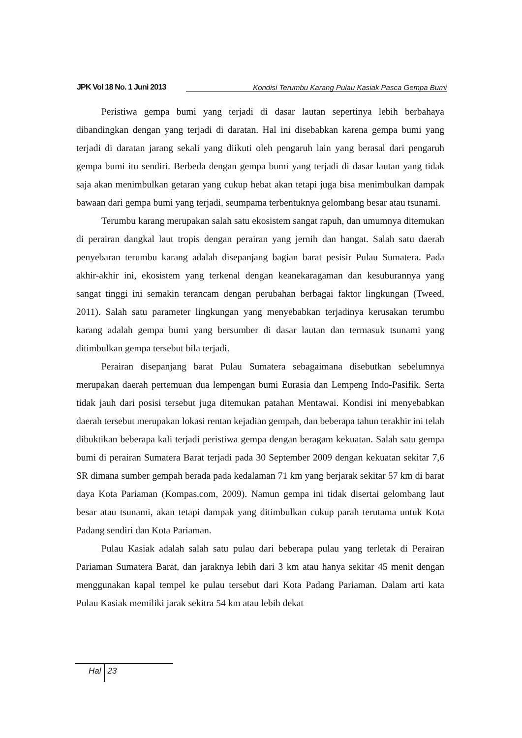JPK Vol 18 No. 1 Juni 2013 Kondisi Terumbu Karang Pulau Kasiak Pasca Gempa Bumi
Peristiwa gempa bumi yang terjadi di dasar lautan sepertinya lebih berbahaya dibandingkan dengan yang terjadi di daratan. Hal ini disebabkan karena gempa bumi yang terjadi di daratan jarang sekali yang diikuti oleh pengaruh lain yang berasal dari pengaruh gempa bumi itu sendiri. Berbeda dengan gempa bumi yang terjadi di dasar lautan yang tidak saja akan menimbulkan getaran yang cukup hebat akan tetapi juga bisa menimbulkan dampak bawaan dari gempa bumi yang terjadi, seumpama terbentuknya gelombang besar atau tsunami.
Terumbu karang merupakan salah satu ekosistem sangat rapuh, dan umumnya ditemukan di perairan dangkal laut tropis dengan perairan yang jernih dan hangat. Salah satu daerah penyebaran terumbu karang adalah disepanjang bagian barat pesisir Pulau Sumatera. Pada akhir-akhir ini, ekosistem yang terkenal dengan keanekaragaman dan kesuburannya yang sangat tinggi ini semakin terancam dengan perubahan berbagai faktor lingkungan (Tweed, 2011). Salah satu parameter lingkungan yang menyebabkan terjadinya kerusakan terumbu karang adalah gempa bumi yang bersumber di dasar lautan dan termasuk tsunami yang ditimbulkan gempa tersebut bila terjadi.
Perairan disepanjang barat Pulau Sumatera sebagaimana disebutkan sebelumnya merupakan daerah pertemuan dua lempengan bumi Eurasia dan Lempeng Indo-Pasifik. Serta tidak jauh dari posisi tersebut juga ditemukan patahan Mentawai. Kondisi ini menyebabkan daerah tersebut merupakan lokasi rentan kejadian gempah, dan beberapa tahun terakhir ini telah dibuktikan beberapa kali terjadi peristiwa gempa dengan beragam kekuatan. Salah satu gempa bumi di perairan Sumatera Barat terjadi pada 30 September 2009 dengan kekuatan sekitar 7,6 SR dimana sumber gempah berada pada kedalaman 71 km yang berjarak sekitar 57 km di barat daya Kota Pariaman (Kompas.com, 2009). Namun gempa ini tidak disertai gelombang laut besar atau tsunami, akan tetapi dampak yang ditimbulkan cukup parah terutama untuk Kota Padang sendiri dan Kota Pariaman.
Pulau Kasiak adalah salah satu pulau dari beberapa pulau yang terletak di Perairan Pariaman Sumatera Barat, dan jaraknya lebih dari 3 km atau hanya sekitar 45 menit dengan menggunakan kapal tempel ke pulau tersebut dari Kota Padang Pariaman. Dalam arti kata Pulau Kasiak memiliki jarak sekitra 54 km atau lebih dekat
Hal 23